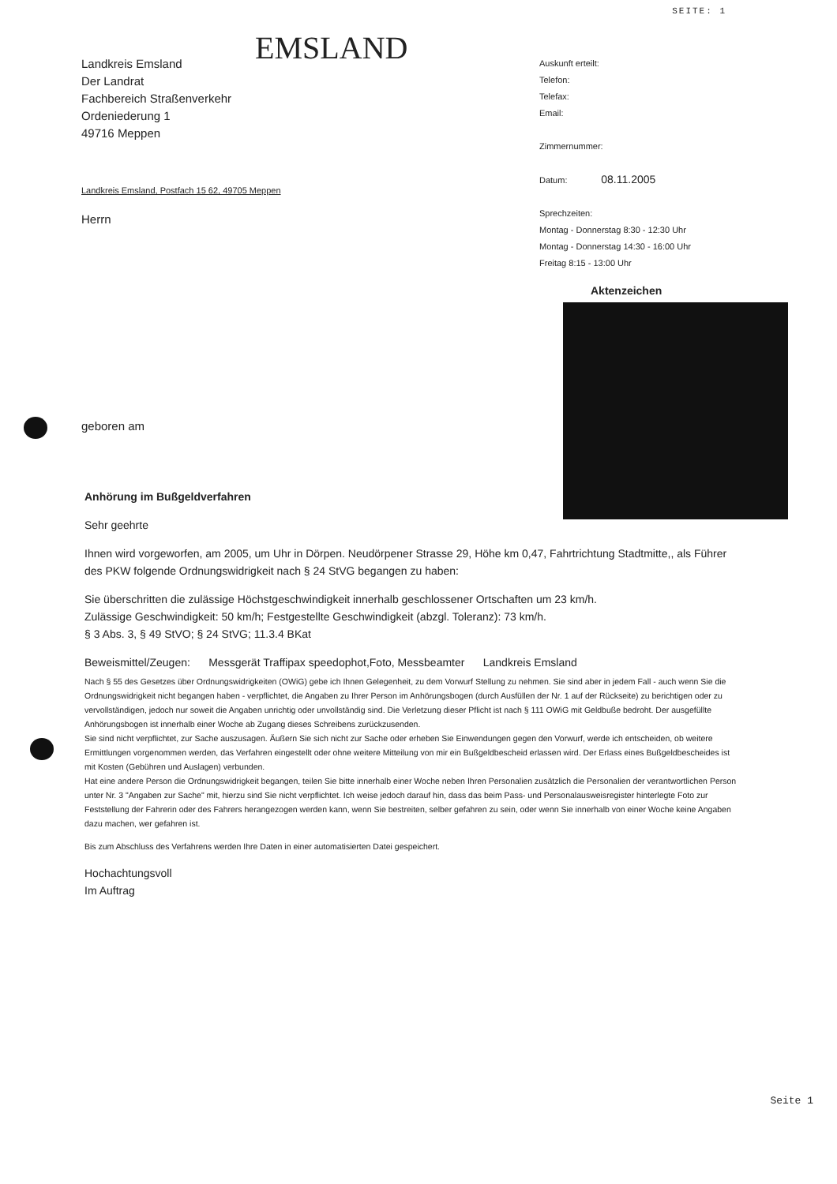SEITE: 1
Landkreis Emsland
Der Landrat
Fachbereich Straßenverkehr
Ordeniederung 1
49716 Meppen
EMSLAND
Landkreis Emsland, Postfach 15 62, 49705 Meppen
Herrn
geboren am
Auskunft erteilt:
Telefon:
Telefax:
Email:
Zimmernummer:
Datum: 08.11.2005
Sprechzeiten:
Montag - Donnerstag 8:30 - 12:30 Uhr
Montag - Donnerstag 14:30 - 16:00 Uhr
Freitag 8:15 - 13:00 Uhr
Aktenzeichen
Anhörung im Bußgeldverfahren
Sehr geehrte
Ihnen wird vorgeworfen, am 2005, um Uhr in Dörpen. Neudörpener Strasse 29, Höhe km 0,47, Fahrtrichtung Stadtmitte,, als Führer des PKW folgende Ordnungswidrigkeit nach § 24 StVG begangen zu haben:
Sie überschritten die zulässige Höchstgeschwindigkeit innerhalb geschlossener Ortschaften um 23 km/h.
Zulässige Geschwindigkeit: 50 km/h; Festgestellte Geschwindigkeit (abzgl. Toleranz): 73 km/h.
§ 3 Abs. 3, § 49 StVO; § 24 StVG; 11.3.4 BKat
Beweismittel/Zeugen: Messgerät Traffipax speedophot,Foto, Messbeamter Landkreis Emsland
Nach § 55 des Gesetzes über Ordnungswidrigkeiten (OWiG) gebe ich Ihnen Gelegenheit, zu dem Vorwurf Stellung zu nehmen. Sie sind aber in jedem Fall - auch wenn Sie die Ordnungswidrigkeit nicht begangen haben - verpflichtet, die Angaben zu Ihrer Person im Anhörungsbogen (durch Ausfüllen der Nr. 1 auf der Rückseite) zu berichtigen oder zu vervollständigen, jedoch nur soweit die Angaben unrichtig oder unvollständig sind. Die Verletzung dieser Pflicht ist nach § 111 OWiG mit Geldbuße bedroht. Der ausgefüllte Anhörungsbogen ist innerhalb einer Woche ab Zugang dieses Schreibens zurückzusenden.
Sie sind nicht verpflichtet, zur Sache auszusagen. Äußern Sie sich nicht zur Sache oder erheben Sie Einwendungen gegen den Vorwurf, werde ich entscheiden, ob weitere Ermittlungen vorgenommen werden, das Verfahren eingestellt oder ohne weitere Mitteilung von mir ein Bußgeldbescheid erlassen wird. Der Erlass eines Bußgeldbescheides ist mit Kosten (Gebühren und Auslagen) verbunden.
Hat eine andere Person die Ordnungswidrigkeit begangen, teilen Sie bitte innerhalb einer Woche neben Ihren Personalien zusätzlich die Personalien der verantwortlichen Person unter Nr. 3 "Angaben zur Sache" mit, hierzu sind Sie nicht verpflichtet. Ich weise jedoch darauf hin, dass das beim Pass- und Personalausweisregister hinterlegte Foto zur Feststellung der Fahrerin oder des Fahrers herangezogen werden kann, wenn Sie bestreiten, selber gefahren zu sein, oder wenn Sie innerhalb von einer Woche keine Angaben dazu machen, wer gefahren ist.
Bis zum Abschluss des Verfahrens werden Ihre Daten in einer automatisierten Datei gespeichert.
Hochachtungsvoll
Im Auftrag
Seite 1